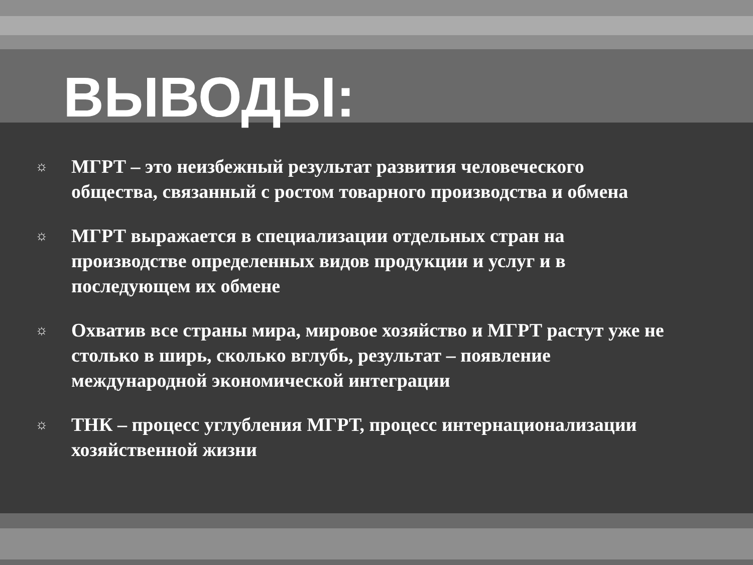ВЫВОДЫ:
☼ МГРТ – это неизбежный результат развития человеческого общества, связанный с ростом товарного производства и обмена
☼ МГРТ выражается в специализации отдельных стран на производстве определенных видов продукции и услуг и в последующем их обмене
☼ Охватив все страны мира, мировое хозяйство и МГРТ растут уже не столько в ширь, сколько вглубь, результат – появление международной экономической интеграции
☼ ТНК – процесс углубления МГРТ, процесс интернационализации хозяйственной жизни